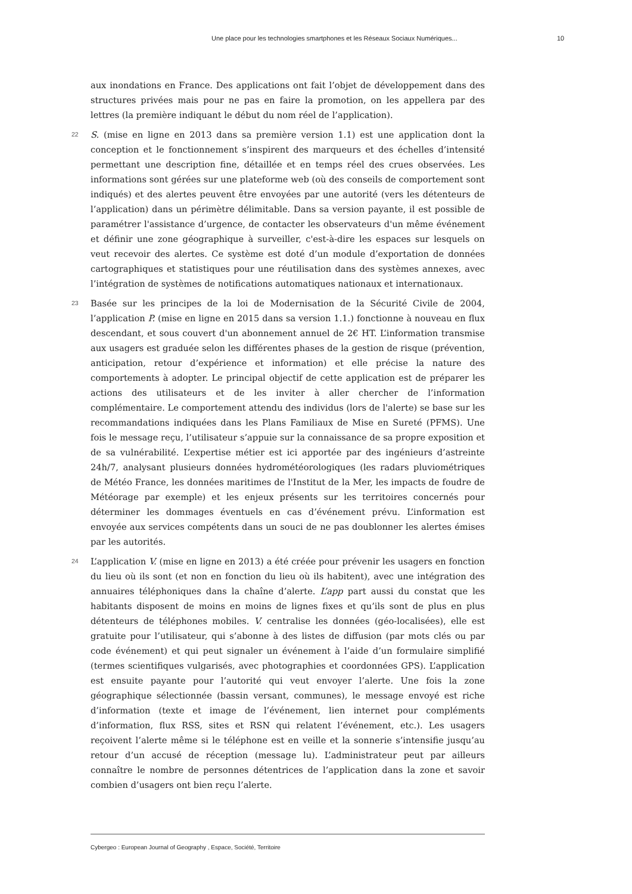Une place pour les technologies smartphones et les Réseaux Sociaux Numériques... 10
aux inondations en France. Des applications ont fait l’objet de développement dans des structures privées mais pour ne pas en faire la promotion, on les appellera par des lettres (la première indiquant le début du nom réel de l’application).
22 S. (mise en ligne en 2013 dans sa première version 1.1) est une application dont la conception et le fonctionnement s’inspirent des marqueurs et des échelles d’intensité permettant une description fine, détaillée et en temps réel des crues observées. Les informations sont gérées sur une plateforme web (où des conseils de comportement sont indiqués) et des alertes peuvent être envoyées par une autorité (vers les détenteurs de l’application) dans un périmètre délimitable. Dans sa version payante, il est possible de paramétrer l'assistance d’urgence, de contacter les observateurs d'un même événement et définir une zone géographique à surveiller, c'est-à-dire les espaces sur lesquels on veut recevoir des alertes. Ce système est doté d’un module d’exportation de données cartographiques et statistiques pour une réutilisation dans des systèmes annexes, avec l’intégration de systèmes de notifications automatiques nationaux et internationaux.
23 Basée sur les principes de la loi de Modernisation de la Sécurité Civile de 2004, l’application P. (mise en ligne en 2015 dans sa version 1.1.) fonctionne à nouveau en flux descendant, et sous couvert d'un abonnement annuel de 2€ HT. L’information transmise aux usagers est graduée selon les différentes phases de la gestion de risque (prévention, anticipation, retour d’expérience et information) et elle précise la nature des comportements à adopter. Le principal objectif de cette application est de préparer les actions des utilisateurs et de les inviter à aller chercher de l’information complémentaire. Le comportement attendu des individus (lors de l'alerte) se base sur les recommandations indiquées dans les Plans Familiaux de Mise en Sureté (PFMS). Une fois le message reçu, l’utilisateur s’appuie sur la connaissance de sa propre exposition et de sa vulnérabilité. L’expertise métier est ici apportée par des ingénieurs d’astreinte 24h/7, analysant plusieurs données hydrométéorologiques (les radars pluviométriques de Météo France, les données maritimes de l'Institut de la Mer, les impacts de foudre de Météorage par exemple) et les enjeux présents sur les territoires concernés pour déterminer les dommages éventuels en cas d’événement prévu. L’information est envoyée aux services compétents dans un souci de ne pas doublonner les alertes émises par les autorités.
24 L’application V. (mise en ligne en 2013) a été créée pour prévenir les usagers en fonction du lieu où ils sont (et non en fonction du lieu où ils habitent), avec une intégration des annuaires téléphoniques dans la chaîne d’alerte. L’app part aussi du constat que les habitants disposent de moins en moins de lignes fixes et qu’ils sont de plus en plus détenteurs de téléphones mobiles. V. centralise les données (géo-localisées), elle est gratuite pour l’utilisateur, qui s’abonne à des listes de diffusion (par mots clés ou par code événement) et qui peut signaler un événement à l’aide d’un formulaire simplifié (termes scientifiques vulgarisés, avec photographies et coordonnées GPS). L’application est ensuite payante pour l’autorité qui veut envoyer l’alerte. Une fois la zone géographique sélectionnée (bassin versant, communes), le message envoyé est riche d’information (texte et image de l’événement, lien internet pour compléments d’information, flux RSS, sites et RSN qui relatent l’événement, etc.). Les usagers reçoivent l’alerte même si le téléphone est en veille et la sonnerie s’intensifie jusqu’au retour d’un accusé de réception (message lu). L’administrateur peut par ailleurs connaître le nombre de personnes détentrices de l’application dans la zone et savoir combien d’usagers ont bien reçu l’alerte.
Cybergeo : European Journal of Geography , Espace, Société, Territoire